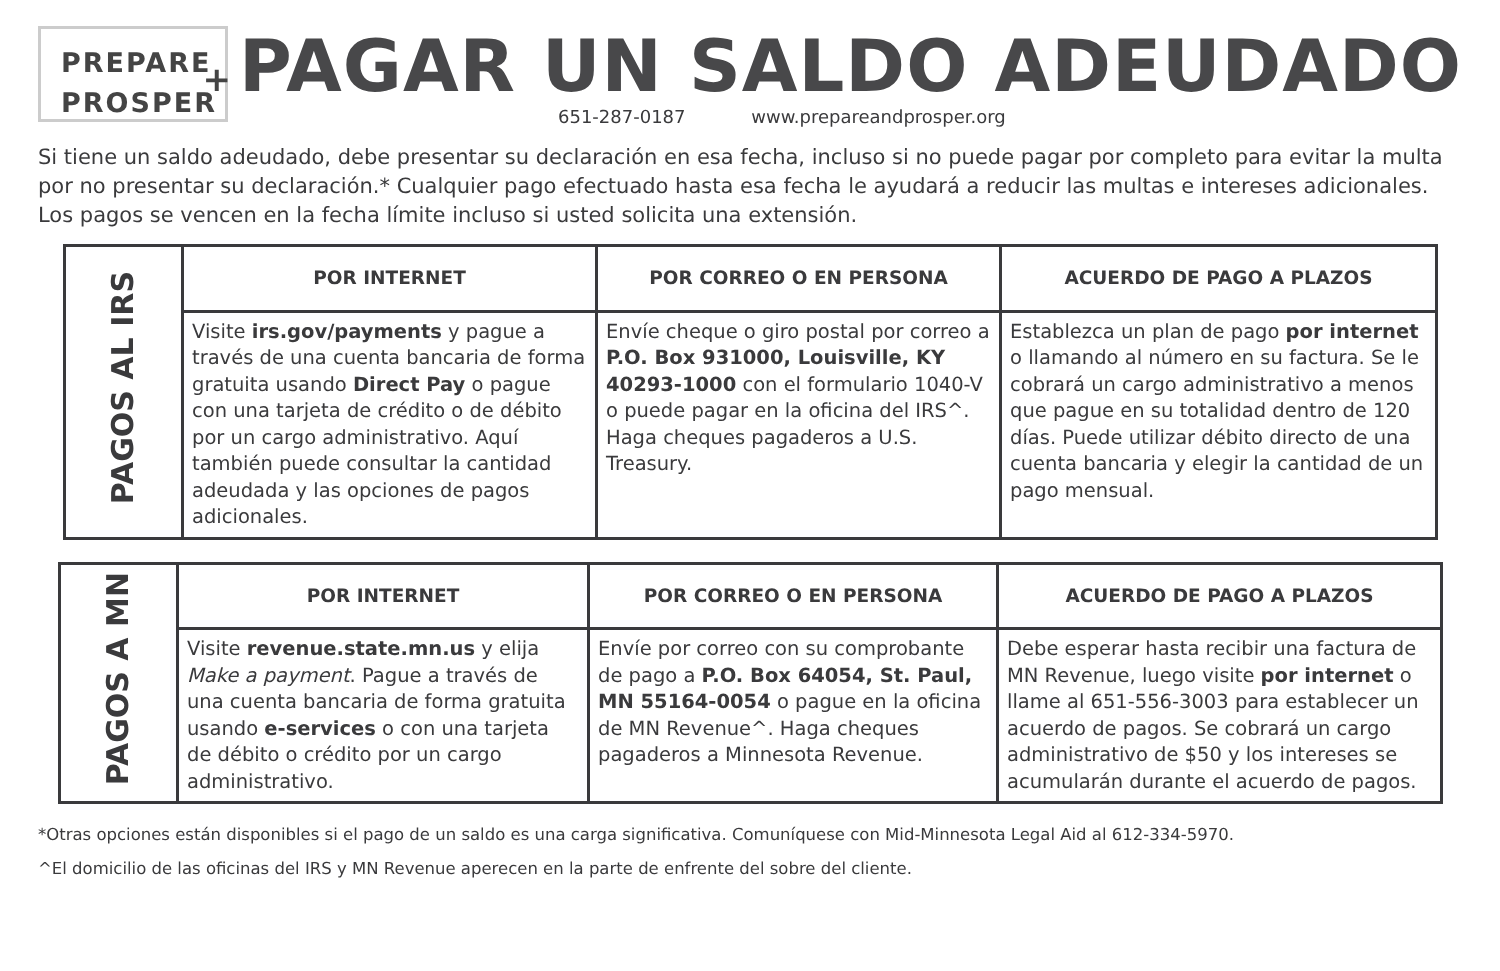PREPARE
PROSPER
+
PAGAR UN SALDO ADEUDADO
651-287-0187 www.prepareandprosper.org
Si tiene un saldo adeudado, debe presentar su declaración en esa fecha, incluso si no puede pagar por completo para evitar la multa por no presentar su declaración.* Cualquier pago efectuado hasta esa fecha le ayudará a reducir las multas e intereses adicionales. Los pagos se vencen en la fecha límite incluso si usted solicita una extensión.
| PAGOS AL IRS | POR INTERNET | POR CORREO O EN PERSONA | ACUERDO DE PAGO A PLAZOS |
| | Visite irs.gov/payments y pague a través de una cuenta bancaria de forma gratuita usando Direct Pay o pague con una tarjeta de crédito o de débito por un cargo administrativo. Aquí también puede consultar la cantidad adeudada y las opciones de pagos adicionales. | Envíe cheque o giro postal por correo a P.O. Box 931000, Louisville, KY 40293-1000 con el formulario 1040-V o puede pagar en la oficina del IRS^. Haga cheques pagaderos a U.S. Treasury. | Establezca un plan de pago por internet o llamando al número en su factura. Se le cobrará un cargo administrativo a menos que pague en su totalidad dentro de 120 días. Puede utilizar débito directo de una cuenta bancaria y elegir la cantidad de un pago mensual. |
| PAGOS A MN | POR INTERNET | POR CORREO O EN PERSONA | ACUERDO DE PAGO A PLAZOS |
| | Visite revenue.state.mn.us y elija Make a payment . Pague a través de una cuenta bancaria de forma gratuita usando e-services o con una tarjeta de débito o crédito por un cargo administrativo. | Envíe por correo con su comprobante de pago a P.O. Box 64054, St. Paul, MN 55164-0054 o pague en la oficina de MN Revenue^. Haga cheques pagaderos a Minnesota Revenue. | Debe esperar hasta recibir una factura de MN Revenue, luego visite por internet o llame al 651-556-3003 para establecer un acuerdo de pagos. Se cobrará un cargo administrativo de $50 y los intereses se acumularán durante el acuerdo de pagos. |
*Otras opciones están disponibles si el pago de un saldo es una carga significativa. Comuníquese con Mid-Minnesota Legal Aid al 612-334-5970.
^El domicilio de las oficinas del IRS y MN Revenue aperecen en la parte de enfrente del sobre del cliente.